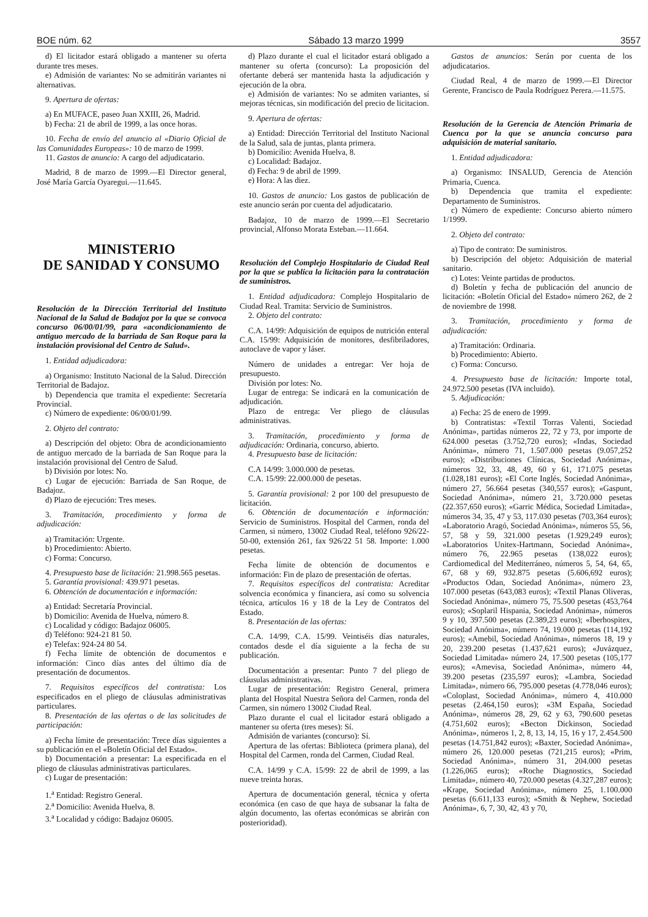BOE núm. 62 Sábado 13 marzo 1999 3557
d) El licitador estará obligado a mantener su oferta durante tres meses.
e) Admisión de variantes: No se admitirán variantes ni alternativas.
9. Apertura de ofertas:
a) En MUFACE, paseo Juan XXIII, 26, Madrid.
b) Fecha: 21 de abril de 1999, a las once horas.
10. Fecha de envío del anuncio al «Diario Oficial de las Comunidades Europeas»: 10 de marzo de 1999.
11. Gastos de anuncio: A cargo del adjudicatario.
Madrid, 8 de marzo de 1999.—El Director general, José María García Oyaregui.—11.645.
MINISTERIO
DE SANIDAD Y CONSUMO
Resolución de la Dirección Territorial del Instituto Nacional de la Salud de Badajoz por la que se convoca concurso 06/00/01/99, para «acondicionamiento de antiguo mercado de la barriada de San Roque para la instalación provisional del Centro de Salud».
1. Entidad adjudicadora:
a) Organismo: Instituto Nacional de la Salud. Dirección Territorial de Badajoz.
b) Dependencia que tramita el expediente: Secretaría Provincial.
c) Número de expediente: 06/00/01/99.
2. Objeto del contrato:
a) Descripción del objeto: Obra de acondicionamiento de antiguo mercado de la barriada de San Roque para la instalación provisional del Centro de Salud.
b) División por lotes: No.
c) Lugar de ejecución: Barriada de San Roque, de Badajoz.
d) Plazo de ejecución: Tres meses.
3. Tramitación, procedimiento y forma de adjudicación:
a) Tramitación: Urgente.
b) Procedimiento: Abierto.
c) Forma: Concurso.
4. Presupuesto base de licitación: 21.998.565 pesetas.
5. Garantía provisional: 439.971 pesetas.
6. Obtención de documentación e información:
a) Entidad: Secretaría Provincial.
b) Domicilio: Avenida de Huelva, número 8.
c) Localidad y código: Badajoz 06005.
d) Teléfono: 924-21 81 50.
e) Telefax: 924-24 80 54.
f) Fecha límite de obtención de documentos e información: Cinco días antes del último día de presentación de documentos.
7. Requisitos específicos del contratista: Los especificados en el pliego de cláusulas administrativas particulares.
8. Presentación de las ofertas o de las solicitudes de participación:
a) Fecha límite de presentación: Trece días siguientes a su publicación en el «Boletín Oficial del Estado».
b) Documentación a presentar: La especificada en el pliego de cláusulas administrativas particulares.
c) Lugar de presentación:
1.<sup>a</sup> Entidad: Registro General.
2.<sup>a</sup> Domicilio: Avenida Huelva, 8.
3.<sup>a</sup> Localidad y código: Badajoz 06005.
d) Plazo durante el cual el licitador estará obligado a mantener su oferta (concurso): La proposición del ofertante deberá ser mantenida hasta la adjudicación y ejecución de la obra.
e) Admisión de variantes: No se admiten variantes, sí mejoras técnicas, sin modificación del precio de licitacion.
9. Apertura de ofertas:
a) Entidad: Dirección Territorial del Instituto Nacional de la Salud, sala de juntas, planta primera.
b) Domicilio: Avenida Huelva, 8.
c) Localidad: Badajoz.
d) Fecha: 9 de abril de 1999.
e) Hora: A las diez.
10. Gastos de anuncio: Los gastos de publicación de este anuncio serán por cuenta del adjudicatario.
Badajoz, 10 de marzo de 1999.—El Secretario provincial, Alfonso Morata Esteban.—11.664.
Resolución del Complejo Hospitalario de Ciudad Real por la que se publica la licitación para la contratación de suministros.
1. Entidad adjudicadora: Complejo Hospitalario de Ciudad Real. Tramita: Servicio de Suministros.
2. Objeto del contrato:
C.A. 14/99: Adquisición de equipos de nutrición enteral C.A. 15/99: Adquisición de monitores, desfibriladores, autoclave de vapor y láser.
Número de unidades a entregar: Ver hoja de presupuesto.
División por lotes: No.
Lugar de entrega: Se indicará en la comunicación de adjudicación.
Plazo de entrega: Ver pliego de cláusulas administrativas.
3. Tramitación, procedimiento y forma de adjudicación: Ordinaria, concurso, abierto.
4. Presupuesto base de licitación:
C.A 14/99: 3.000.000 de pesetas.
C.A. 15/99: 22.000.000 de pesetas.
5. Garantía provisional: 2 por 100 del presupuesto de licitación.
6. Obtención de documentación e información: Servicio de Suministros. Hospital del Carmen, ronda del Carmen, si número, 13002 Ciudad Real, teléfono 926/22-50-00, extensión 261, fax 926/22 51 58. Importe: 1.000 pesetas.
Fecha límite de obtención de documentos e información: Fin de plazo de presentación de ofertas.
7. Requisitos específicos del contratista: Acreditar solvencia económica y financiera, así como su solvencia técnica, artículos 16 y 18 de la Ley de Contratos del Estado.
8. Presentación de las ofertas:
C.A. 14/99, C.A. 15/99. Veintiséis días naturales, contados desde el día siguiente a la fecha de su publicación.
Documentación a presentar: Punto 7 del pliego de cláusulas administrativas.
Lugar de presentación: Registro General, primera planta del Hospital Nuestra Señora del Carmen, ronda del Carmen, sin número 13002 Ciudad Real.
Plazo durante el cual el licitador estará obligado a mantener su oferta (tres meses): Sí.
Admisión de variantes (concurso): Sí.
Apertura de las ofertas: Biblioteca (primera plana), del Hospital del Carmen, ronda del Carmen, Ciudad Real.
C.A. 14/99 y C.A. 15/99: 22 de abril de 1999, a las nueve treinta horas.
Apertura de documentación general, técnica y oferta económica (en caso de que haya de subsanar la falta de algún documento, las ofertas económicas se abrirán con posterioridad).
Gastos de anuncios: Serán por cuenta de los adjudicatarios.
Ciudad Real, 4 de marzo de 1999.—El Director Gerente, Francisco de Paula Rodríguez Perera.—11.575.
Resolución de la Gerencia de Atención Primaria de Cuenca por la que se anuncia concurso para adquisición de material sanitario.
1. Entidad adjudicadora:
a) Organismo: INSALUD, Gerencia de Atención Primaria, Cuenca.
b) Dependencia que tramita el expediente: Departamento de Suministros.
c) Número de expediente: Concurso abierto número 1/1999.
2. Objeto del contrato:
a) Tipo de contrato: De suministros.
b) Descripción del objeto: Adquisición de material sanitario.
c) Lotes: Veinte partidas de productos.
d) Boletín y fecha de publicación del anuncio de licitación: «Boletín Oficial del Estado» número 262, de 2 de noviembre de 1998.
3. Tramitación, procedimiento y forma de adjudicación:
a) Tramitación: Ordinaria.
b) Procedimiento: Abierto.
c) Forma: Concurso.
4. Presupuesto base de licitación: Importe total, 24.972.500 pesetas (IVA incluido).
5. Adjudicación:
a) Fecha: 25 de enero de 1999.
b) Contratistas: «Textil Torras Valenti, Sociedad Anónima», partidas números 22, 72 y 73, por importe de 624.000 pesetas (3.752,720 euros); «Indas, Sociedad Anónima», número 71, 1.507.000 pesetas (9.057,252 euros); «Distribuciones Clínicas, Sociedad Anónima», números 32, 33, 48, 49, 60 y 61, 171.075 pesetas (1.028,181 euros); «El Corte Inglés, Sociedad Anónima», número 27, 56.664 pesetas (340,557 euros); «Gaspunt, Sociedad Anónima», número 21, 3.720.000 pesetas (22.357,650 euros); «Garric Médica, Sociedad Limitada», números 34, 35, 47 y 53, 117.030 pesetas (703,364 euros); «Laboratorio Aragó, Sociedad Anónima», números 55, 56, 57, 58 y 59, 321.000 pesetas (1.929,249 euros); «Laboratorios Unitex-Hartmann, Sociedad Anónima», número 76, 22.965 pesetas (138,022 euros); Cardiomedical del Mediterráneo, números 5, 54, 64, 65, 67, 68 y 69, 932.875 pesetas (5.606,692 euros); «Productos Odan, Sociedad Anónima», número 23, 107.000 pesetas (643,083 euros); «Textil Planas Oliveras, Sociedad Anónima», número 75, 75.500 pesetas (453,764 euros); «Soplaril Hispania, Sociedad Anónima», números 9 y 10, 397.500 pesetas (2.389,23 euros); «Iberhospitex, Sociedad Anónima», número 74, 19.000 pesetas (114,192 euros); «Amebil, Sociedad Anónima», números 18, 19 y 20, 239.200 pesetas (1.437,621 euros); «Juvázquez, Sociedad Limitada» número 24, 17.500 pesetas (105,177 euros); «Amevisa, Sociedad Anónima», número 44, 39.200 pesetas (235,597 euros); «Lambra, Sociedad Limitada», número 66, 795.000 pesetas (4.778,046 euros); «Coloplast, Sociedad Anónima», número 4, 410.000 pesetas (2.464,150 euros); «3M España, Sociedad Anónima», números 28, 29, 62 y 63, 790.600 pesetas (4.751,602 euros); «Becton Dickinson, Sociedad Anónima», números 1, 2, 8, 13, 14, 15, 16 y 17, 2.454.500 pesetas (14.751,842 euros); «Baxter, Sociedad Anónima», número 26, 120.000 pesetas (721,215 euros); «Prim, Sociedad Anónima», número 31, 204.000 pesetas (1.226,065 euros); «Roche Diagnostics, Sociedad Limitada», número 40, 720.000 pesetas (4.327,287 euros); «Krape, Sociedad Anónima», número 25, 1.100.000 pesetas (6.611,133 euros); «Smith & Nephew, Sociedad Anónima», 6, 7, 30, 42, 43 y 70,